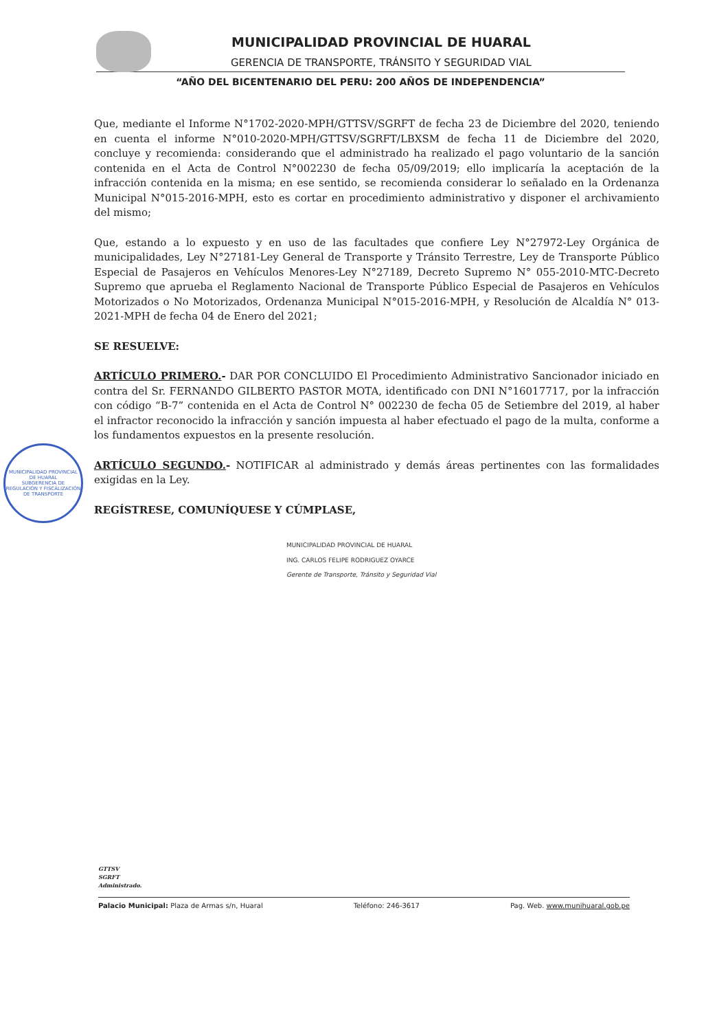MUNICIPALIDAD PROVINCIAL DE HUARAL
GERENCIA DE TRANSPORTE, TRÁNSITO Y SEGURIDAD VIAL
“AÑO DEL BICENTENARIO DEL PERU: 200 AÑOS DE INDEPENDENCIA”
Que, mediante el Informe N°1702-2020-MPH/GTTSV/SGRFT de fecha 23 de Diciembre del 2020, teniendo en cuenta el informe N°010-2020-MPH/GTTSV/SGRFT/LBXSM de fecha 11 de Diciembre del 2020, concluye y recomienda: considerando que el administrado ha realizado el pago voluntario de la sanción contenida en el Acta de Control N°002230 de fecha 05/09/2019; ello implicaría la aceptación de la infracción contenida en la misma; en ese sentido, se recomienda considerar lo señalado en la Ordenanza Municipal N°015-2016-MPH, esto es cortar en procedimiento administrativo y disponer el archivamiento del mismo;
Que, estando a lo expuesto y en uso de las facultades que confiere Ley N°27972-Ley Orgánica de municipalidades, Ley N°27181-Ley General de Transporte y Tránsito Terrestre, Ley de Transporte Público Especial de Pasajeros en Vehículos Menores-Ley N°27189, Decreto Supremo N° 055-2010-MTC-Decreto Supremo que aprueba el Reglamento Nacional de Transporte Público Especial de Pasajeros en Vehículos Motorizados o No Motorizados, Ordenanza Municipal N°015-2016-MPH, y Resolución de Alcaldía N° 013-2021-MPH de fecha 04 de Enero del 2021;
SE RESUELVE:
ARTÍCULO PRIMERO.- DAR POR CONCLUIDO El Procedimiento Administrativo Sancionador iniciado en contra del Sr. FERNANDO GILBERTO PASTOR MOTA, identificado con DNI N°16017717, por la infracción con código “B-7” contenida en el Acta de Control N° 002230 de fecha 05 de Setiembre del 2019, al haber el infractor reconocido la infracción y sanción impuesta al haber efectuado el pago de la multa, conforme a los fundamentos expuestos en la presente resolución.
ARTÍCULO SEGUNDO.- NOTIFICAR al administrado y demás áreas pertinentes con las formalidades exigidas en la Ley.
REGÍSTRESE, COMUNÍQUESE Y CÚMPLASE,
MUNICIPALIDAD PROVINCIAL DE HUARAL
ING. CARLOS FELIPE RODRIGUEZ OYARCE
Gerente de Transporte, Tránsito y Seguridad Vial
MUNICIPALIDAD PROVINCIAL DE HUARAL
SUBGERENCIA DE REGULACIÓN Y FISCALIZACIÓN DE TRANSPORTE
GTTSV
SGRFT
Administrado.
Palacio Municipal: Plaza de Armas s/n, Huaral Teléfono: 246-3617 Pag. Web. www.munihuaral.gob.pe